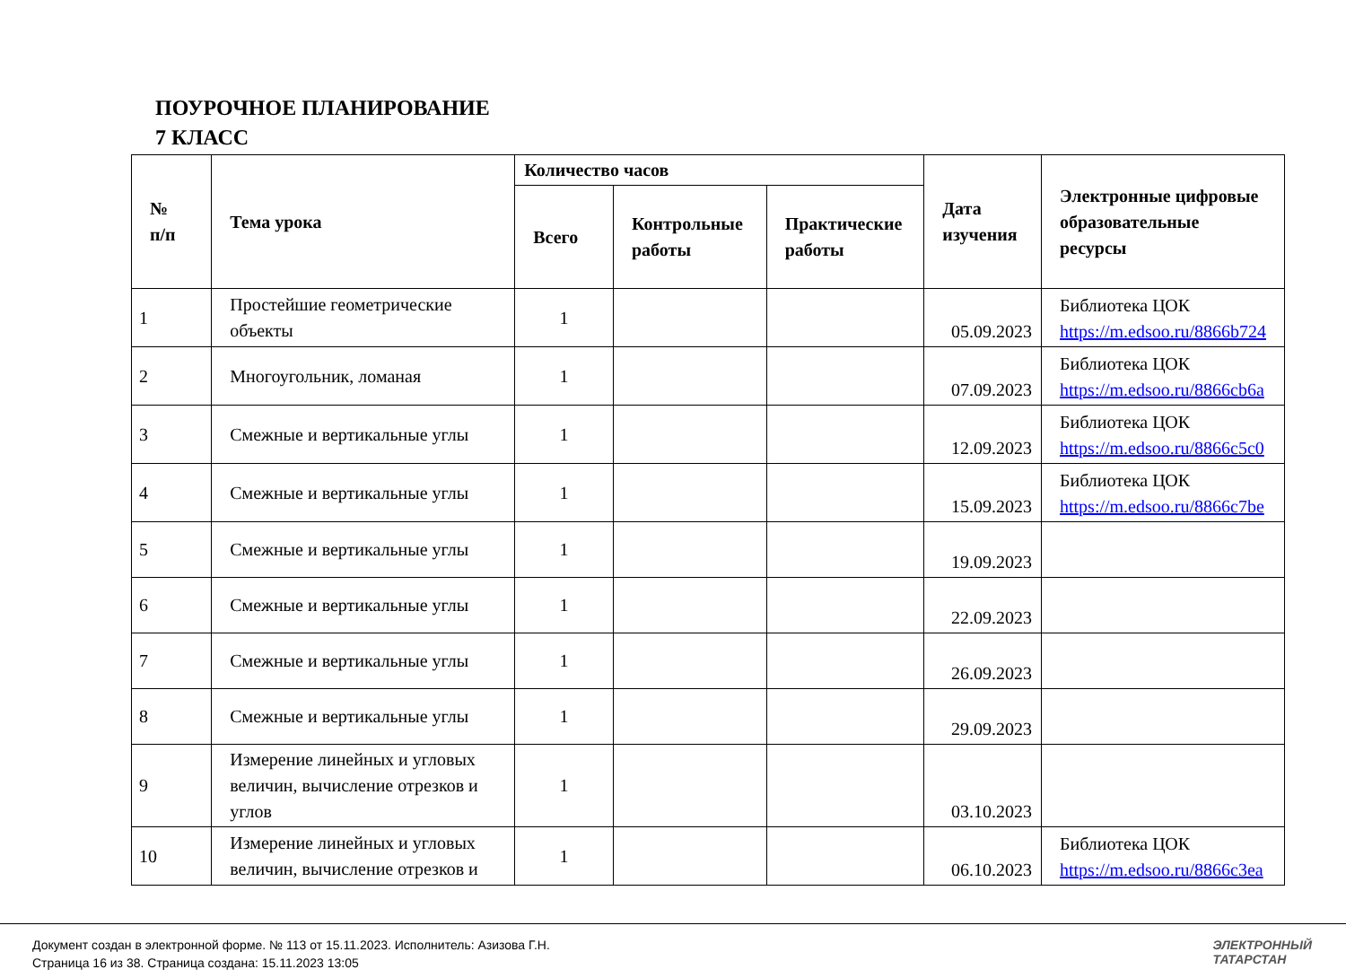ПОУРОЧНОЕ ПЛАНИРОВАНИЕ
7 КЛАСС
| № п/п | Тема урока | Количество часов | | | Дата изучения | Электронные цифровые образовательные ресурсы |
| --- | --- | --- | --- | --- | --- | --- |
| | | Всего | Контрольные работы | Практические работы | | |
| 1 | Простейшие геометрические объекты | 1 | | | 05.09.2023 | Библиотека ЦОК https://m.edsoo.ru/8866b724 |
| 2 | Многоугольник, ломаная | 1 | | | 07.09.2023 | Библиотека ЦОК https://m.edsoo.ru/8866cb6a |
| 3 | Смежные и вертикальные углы | 1 | | | 12.09.2023 | Библиотека ЦОК https://m.edsoo.ru/8866c5c0 |
| 4 | Смежные и вертикальные углы | 1 | | | 15.09.2023 | Библиотека ЦОК https://m.edsoo.ru/8866c7be |
| 5 | Смежные и вертикальные углы | 1 | | | 19.09.2023 | |
| 6 | Смежные и вертикальные углы | 1 | | | 22.09.2023 | |
| 7 | Смежные и вертикальные углы | 1 | | | 26.09.2023 | |
| 8 | Смежные и вертикальные углы | 1 | | | 29.09.2023 | |
| 9 | Измерение линейных и угловых величин, вычисление отрезков и углов | 1 | | | 03.10.2023 | |
| 10 | Измерение линейных и угловых величин, вычисление отрезков и | 1 | | | 06.10.2023 | Библиотека ЦОК https://m.edsoo.ru/8866c3ea |
Документ создан в электронной форме. № 113 от 15.11.2023. Исполнитель: Азизова Г.Н.
Страница 16 из 38. Страница создана: 15.11.2023 13:05
ЭЛЕКТРОННЫЙ
ТАТАРСТАН